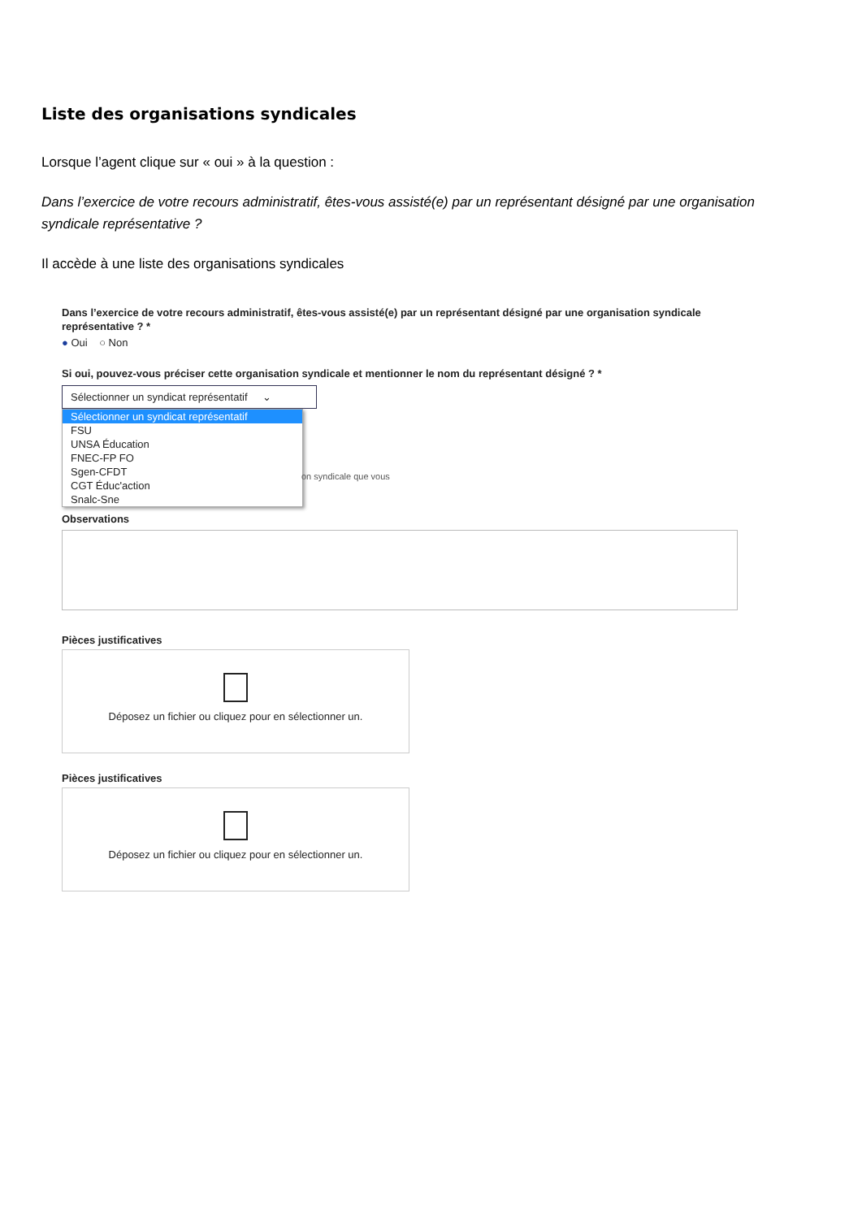Liste des organisations syndicales
Lorsque l’agent clique sur « oui » à la question :
Dans l’exercice de votre recours administratif, êtes-vous assisté(e) par un représentant désigné par une organisation syndicale représentative ?
Il accède à une liste des organisations syndicales
Dans l’exercice de votre recours administratif, êtes-vous assisté(e) par un représentant désigné par une organisation syndicale représentative ? *
● Oui ○ Non
Si oui, pouvez-vous préciser cette organisation syndicale et mentionner le nom du représentant désigné ? *
Sélectionner un syndicat représentatif ⌄
Sélectionner un syndicat représentatif
FSU
UNSA Éducation
FNEC-FP FO
Sgen-CFDT
CGT Éduc'action
Snalc-Sne
on syndicale que vous
Observations
Pièces justificatives
Déposez un fichier ou cliquez pour en sélectionner un.
Pièces justificatives
Déposez un fichier ou cliquez pour en sélectionner un.